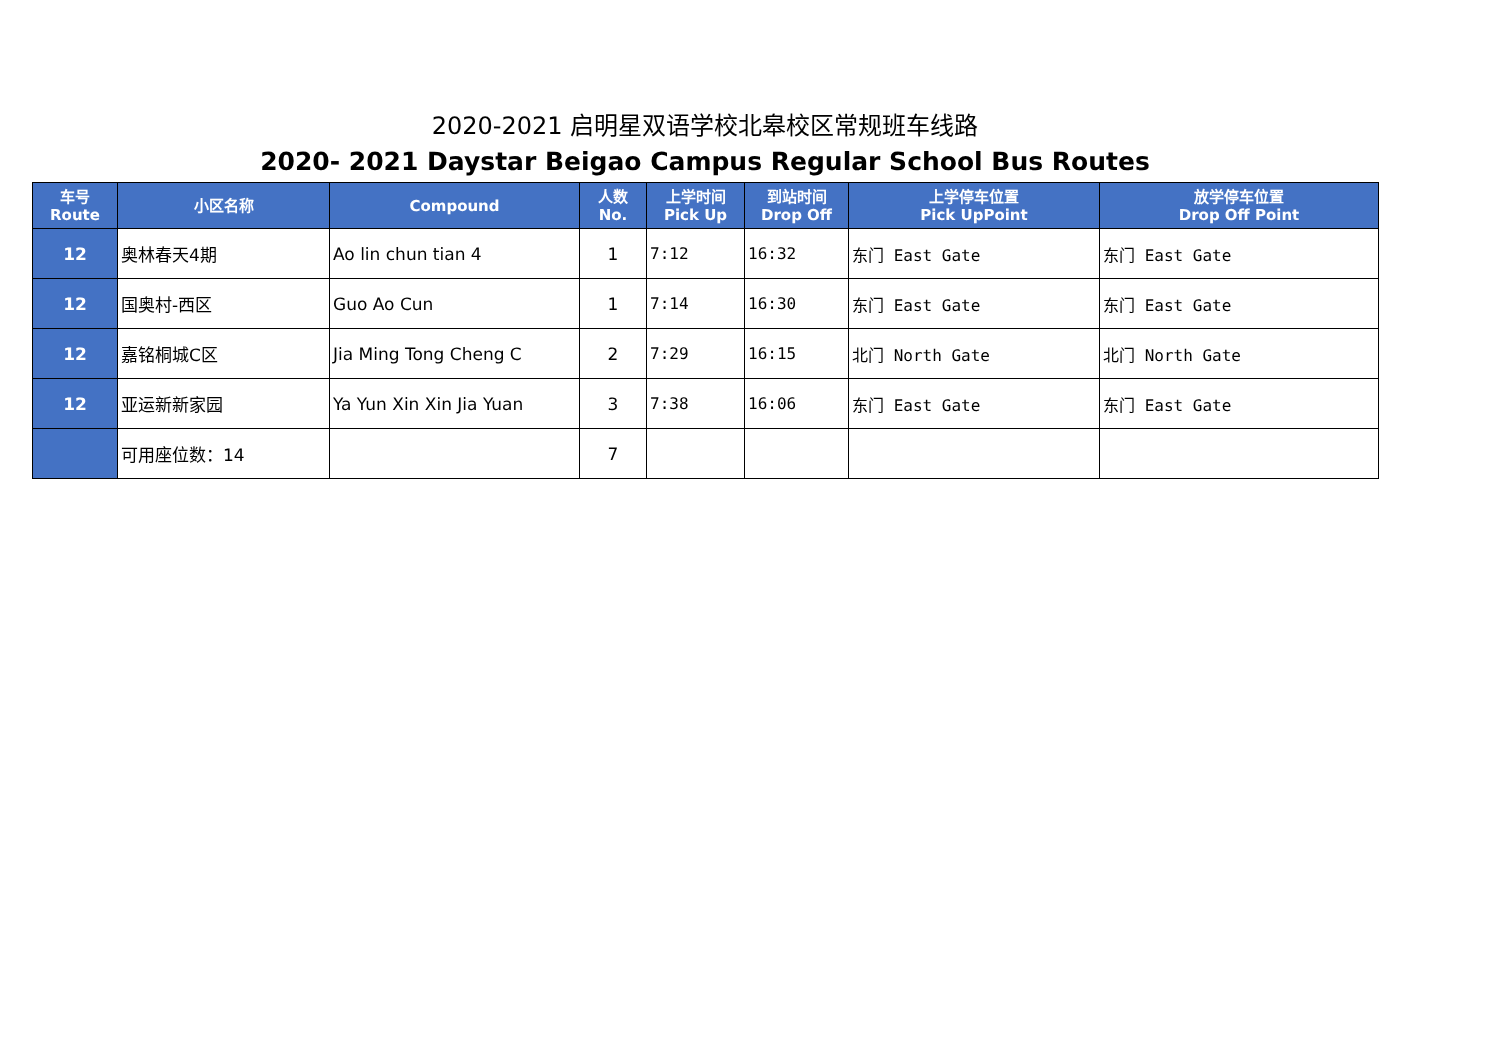2020-2021 启明星双语学校北皋校区常规班车线路
2020- 2021 Daystar Beigao Campus Regular School Bus Routes
| 车号 Route | 小区名称 | Compound | 人数 No. | 上学时间 Pick Up | 到站时间 Drop Off | 上学停车位置 Pick UpPoint | 放学停车位置 Drop Off Point |
| --- | --- | --- | --- | --- | --- | --- | --- |
| 12 | 奥林春天4期 | Ao lin chun tian 4 | 1 | 7:12 | 16:32 | 东门 East Gate | 东门 East Gate |
| 12 | 国奥村-西区 | Guo Ao Cun | 1 | 7:14 | 16:30 | 东门 East Gate | 东门 East Gate |
| 12 | 嘉铭桐城C区 | Jia Ming Tong Cheng C | 2 | 7:29 | 16:15 | 北门 North Gate | 北门 North Gate |
| 12 | 亚运新新家园 | Ya Yun Xin Xin Jia Yuan | 3 | 7:38 | 16:06 | 东门 East Gate | 东门 East Gate |
| | 可用座位数：14 | | 7 | | | | |